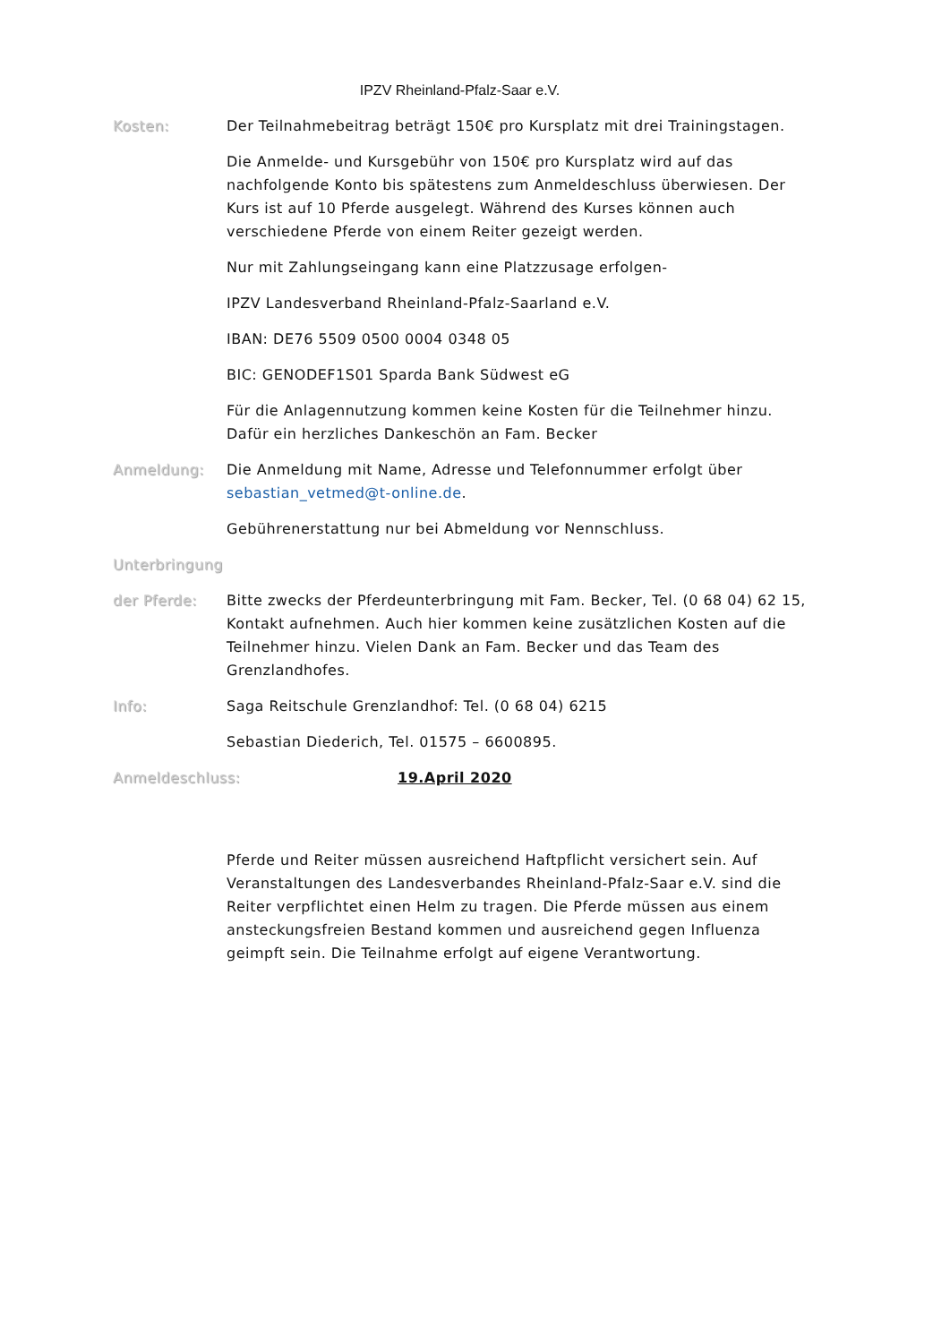IPZV Rheinland-Pfalz-Saar e.V.
Kosten: Der Teilnahmebeitrag beträgt 150€ pro Kursplatz mit drei Trainingstagen.
Die Anmelde- und Kursgebühr von 150€ pro Kursplatz wird auf das nachfolgende Konto bis spätestens zum Anmeldeschluss überwiesen. Der Kurs ist auf 10 Pferde ausgelegt. Während des Kurses können auch verschiedene Pferde von einem Reiter gezeigt werden.
Nur mit Zahlungseingang kann eine Platzzusage erfolgen-
IPZV Landesverband Rheinland-Pfalz-Saarland e.V.
IBAN: DE76 5509 0500 0004 0348 05
BIC: GENODEF1S01 Sparda Bank Südwest eG
Für die Anlagennutzung kommen keine Kosten für die Teilnehmer hinzu. Dafür ein herzliches Dankeschön an Fam. Becker
Anmeldung: Die Anmeldung mit Name, Adresse und Telefonnummer erfolgt über sebastian_vetmed@t-online.de.
Gebührenerstattung nur bei Abmeldung vor Nennschluss.
Unterbringung
der Pferde: Bitte zwecks der Pferdeunterbringung mit Fam. Becker, Tel. (0 68 04) 62 15, Kontakt aufnehmen. Auch hier kommen keine zusätzlichen Kosten auf die Teilnehmer hinzu. Vielen Dank an Fam. Becker und das Team des Grenzlandhofes.
Info: Saga Reitschule Grenzlandhof: Tel. (0 68 04) 6215
Sebastian Diederich, Tel. 01575 – 6600895.
Anmeldeschluss: 19.April 2020
Pferde und Reiter müssen ausreichend Haftpflicht versichert sein. Auf Veranstaltungen des Landesverbandes Rheinland-Pfalz-Saar e.V. sind die Reiter verpflichtet einen Helm zu tragen. Die Pferde müssen aus einem ansteckungsfreien Bestand kommen und ausreichend gegen Influenza geimpft sein. Die Teilnahme erfolgt auf eigene Verantwortung.